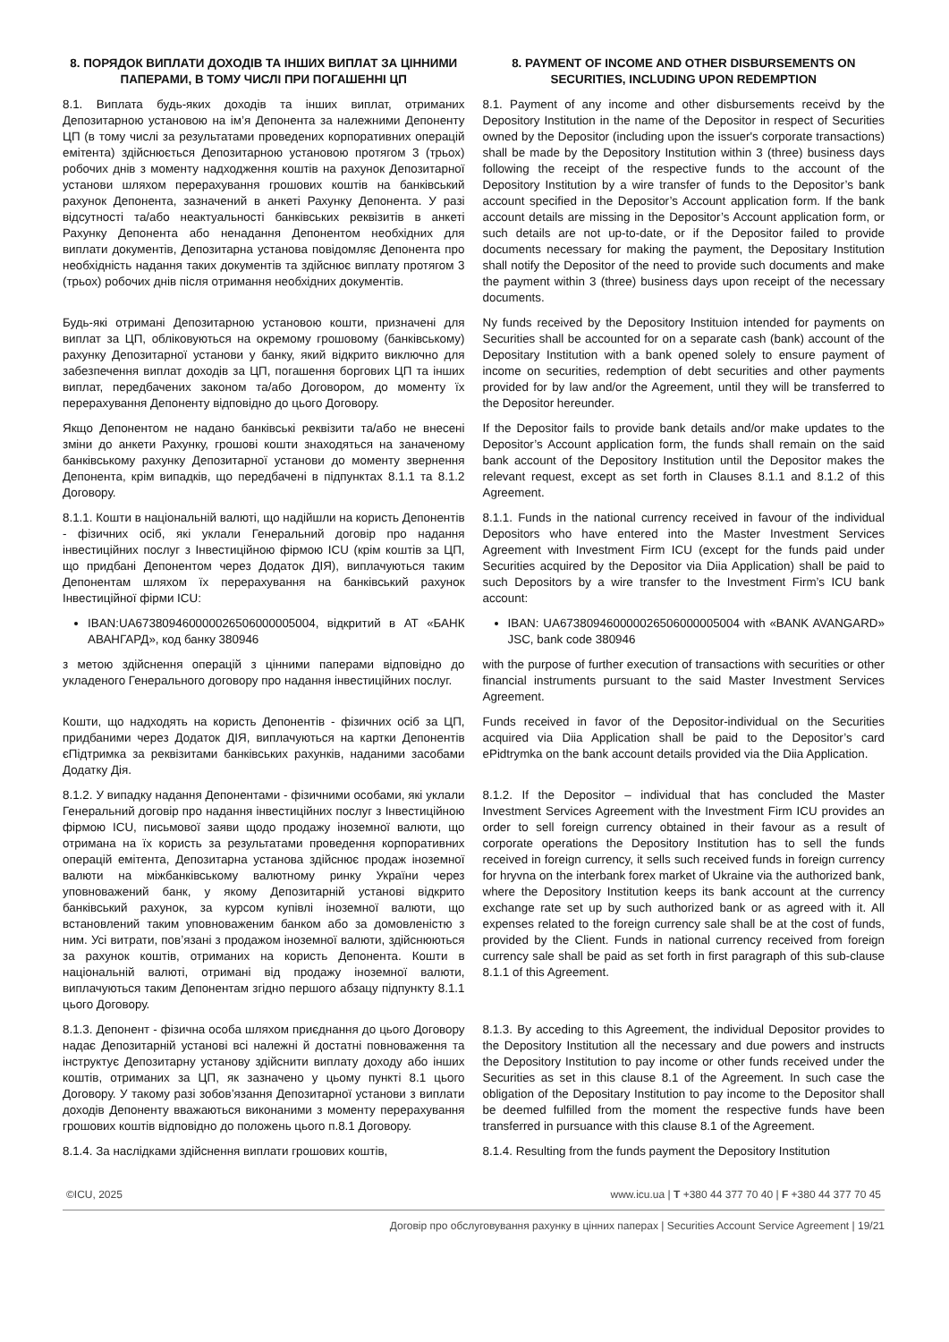8. ПОРЯДОК ВИПЛАТИ ДОХОДІВ ТА ІНШИХ ВИПЛАТ ЗА ЦІННИМИ ПАПЕРАМИ, В ТОМУ ЧИСЛІ ПРИ ПОГАШЕННІ ЦП
8. PAYMENT OF INCOME AND OTHER DISBURSEMENTS ON SECURITIES, INCLUDING UPON REDEMPTION
8.1. Виплата будь-яких доходів та інших виплат, отриманих Депозитарною установою на ім’я Депонента за належними Депоненту ЦП (в тому числі за результатами проведених корпоративних операцій емітента) здійснюється Депозитарною установою протягом 3 (трьох) робочих днів з моменту надходження коштів на рахунок Депозитарної установи шляхом перерахування грошових коштів на банківський рахунок Депонента, зазначений в анкеті Рахунку Депонента. У разі відсутності та/або неактуальності банківських реквізитів в анкеті Рахунку Депонента або ненадання Депонентом необхідних для виплати документів, Депозитарна установа повідомляє Депонента про необхідність надання таких документів та здійснює виплату протягом 3 (трьох) робочих днів після отримання необхідних документів.
8.1. Payment of any income and other disbursements receivd by the Depository Institution in the name of the Depositor in respect of Securities owned by the Depositor (including upon the issuer's corporate transactions) shall be made by the Depository Institution within 3 (three) business days following the receipt of the respective funds to the account of the Depository Institution by a wire transfer of funds to the Depositor’s bank account specified in the Depositor’s Account application form. If the bank account details are missing in the Depositor’s Account application form, or such details are not up-to-date, or if the Depositor failed to provide documents necessary for making the payment, the Depositary Institution shall notify the Depositor of the need to provide such documents and make the payment within 3 (three) business days upon receipt of the necessary documents.
Будь-які отримані Депозитарною установою кошти, призначені для виплат за ЦП, обліковуються на окремому грошовому (банківському) рахунку Депозитарної установи у банку, який відкрито виключно для забезпечення виплат доходів за ЦП, погашення боргових ЦП та інших виплат, передбачених законом та/або Договором, до моменту їх перерахування Депоненту відповідно до цього Договору.
Ny funds received by the Depository Instituion intended for payments on Securities shall be accounted for on a separate cash (bank) account of the Depositary Institution with a bank opened solely to ensure payment of income on securities, redemption of debt securities and other payments provided for by law and/or the Agreement, until they will be transferred to the Depositor hereunder.
Якщо Депонентом не надано банківські реквізити та/або не внесені зміни до анкети Рахунку, грошові кошти знаходяться на заначеному банківському рахунку Депозитарної установи до моменту звернення Депонента, крім випадків, що передбачені в підпунктах 8.1.1 та 8.1.2 Договору.
If the Depositor fails to provide bank details and/or make updates to the Depositor’s Account application form, the funds shall remain on the said bank account of the Depository Institution until the Depositor makes the relevant request, except as set forth in Clauses 8.1.1 and 8.1.2 of this Agreement.
8.1.1. Кошти в національній валюті, що надійшли на користь Депонентів - фізичних осіб, які уклали Генеральний договір про надання інвестиційних послуг з Інвестиційною фірмою ICU (крім коштів за ЦП, що придбані Депонентом через Додаток ДІЯ), виплачуються таким Депонентам шляхом їх перерахування на банківський рахунок Інвестиційної фірми ICU:
8.1.1. Funds in the national currency received in favour of the individual Depositors who have entered into the Master Investment Services Agreement with Investment Firm ICU (except for the funds paid under Securities acquired by the Depositor via Diia Application) shall be paid to such Depositors by a wire transfer to the Investment Firm’s ICU bank account:
IBAN:UA673809460000026506000005004, відкритий в АТ «БАНК АВАНГАРД», код банку 380946
IBAN: UA673809460000026506000005004 with «BANK AVANGARD» JSC, bank code 380946
з метою здійснення операцій з цінними паперами відповідно до укладеного Генерального договору про надання інвестиційних послуг.
with the purpose of further execution of transactions with securities or other financial instruments pursuant to the said Master Investment Services Agreement.
Кошти, що надходять на користь Депонентів - фізичних осіб за ЦП, придбаними через Додаток ДІЯ, виплачуються на картки Депонентів єПідтримка за реквізитами банківських рахунків, наданими засобами Додатку Дія.
Funds received in favor of the Depositor-individual on the Securities acquired via Diia Application shall be paid to the Depositor’s card ePidtrymka on the bank account details provided via the Diia Application.
8.1.2. У випадку надання Депонентами - фізичними особами, які уклали Генеральний договір про надання інвестиційних послуг з Інвестиційною фірмою ICU, письмової заяви щодо продажу іноземної валюти, що отримана на їх користь за результатами проведення корпоративних операцій емітента, Депозитарна установа здійснює продаж іноземної валюти на міжбанківському валютному ринку України через уповноважений банк, у якому Депозитарній установі відкрито банківський рахунок, за курсом купівлі іноземної валюти, що встановлений таким уповноваженим банком або за домовленістю з ним. Усі витрати, пов’язані з продажом іноземної валюти, здійснюються за рахунок коштів, отриманих на користь Депонента. Кошти в національній валюті, отримані від продажу іноземної валюти, виплачуються таким Депонентам згідно першого абзацу підпункту 8.1.1 цього Договору.
8.1.2. If the Depositor – individual that has concluded the Master Investment Services Agreement with the Investment Firm ICU provides an order to sell foreign currency obtained in their favour as a result of corporate operations the Depository Institution has to sell the funds received in foreign currency, it sells such received funds in foreign currency for hryvna on the interbank forex market of Ukraine via the authorized bank, where the Depository Institution keeps its bank account at the currency exchange rate set up by such authorized bank or as agreed with it. All expenses related to the foreign currency sale shall be at the cost of funds, provided by the Client. Funds in national currency received from foreign currency sale shall be paid as set forth in first paragraph of this sub-clause 8.1.1 of this Agreement.
8.1.3. Депонент - фізична особа шляхом приєднання до цього Договору надає Депозитарній установі всі належні й достатні повноваження та інструктує Депозитарну установу здійснити виплату доходу або інших коштів, отриманих за ЦП, як зазначено у цьому пункті 8.1 цього Договору. У такому разі зобов’язання Депозитарної установи з виплати доходів Депоненту вважаються виконаними з моменту перерахування грошових коштів відповідно до положень цього п.8.1 Договору.
8.1.3. By acceding to this Agreement, the individual Depositor provides to the Depository Institution all the necessary and due powers and instructs the Depository Institution to pay income or other funds received under the Securities as set in this clause 8.1 of the Agreement. In such case the obligation of the Depositary Institution to pay income to the Depositor shall be deemed fulfilled from the moment the respective funds have been transferred in pursuance with this clause 8.1 of the Agreement.
8.1.4. За наслідками здійснення виплати грошових коштів,
8.1.4. Resulting from the funds payment the Depository Institution
©ICU, 2025 www.icu.ua | T +380 44 377 70 40 | F +380 44 377 70 45
Договір про обслуговування рахунку в цінних паперах | Securities Account Service Agreement | 19/21